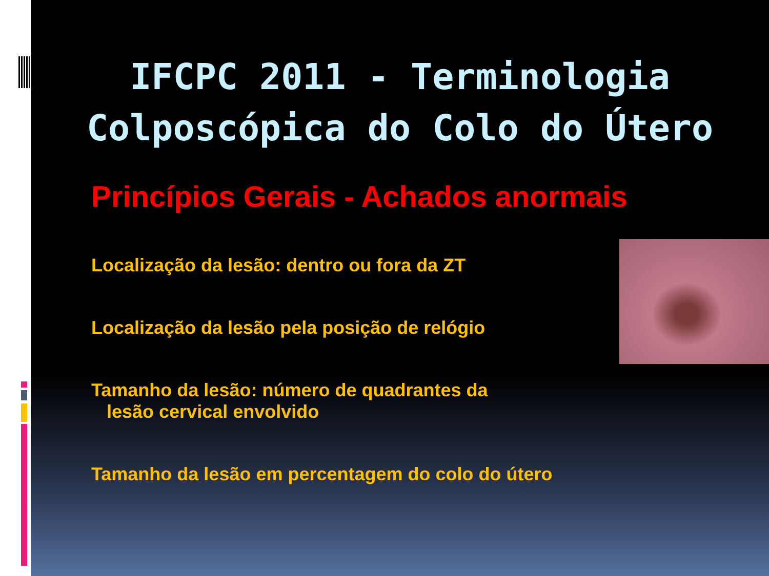IFCPC 2011 - Terminologia
Colposcópica do Colo do Útero
Princípios Gerais - Achados anormais
Localização da lesão: dentro ou fora da ZT
Localização da lesão pela posição de relógio
Tamanho da lesão: número de quadrantes da
lesão cervical envolvido
Tamanho da lesão em percentagem do colo do útero